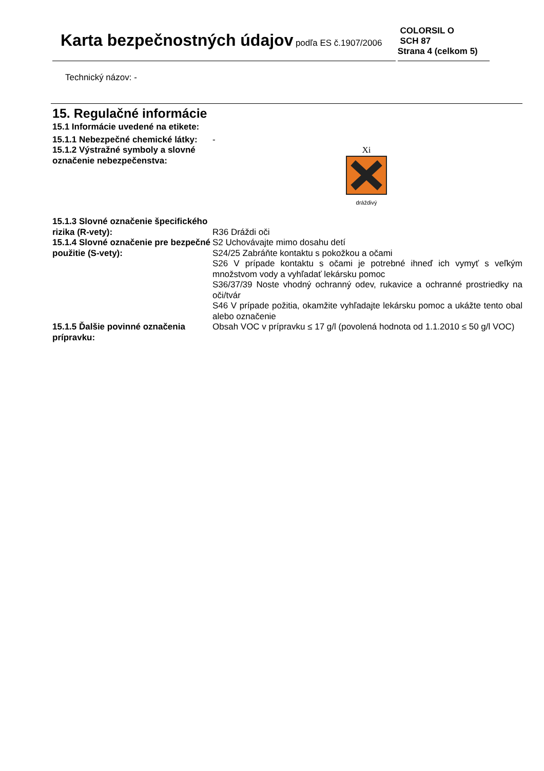Karta bezpečnostných údajov podľa ES č.1907/2006
COLORSIL O
SCH 87
Strana 4 (celkom 5)
Technický názov: -
15. Regulačné informácie
15.1 Informácie uvedené na etikete:
15.1.1 Nebezpečné chemické látky:
-
15.1.2 Výstražné symboly a slovné označenie nebezpečenstva:
Xi
dráždivý
15.1.3 Slovné označenie špecifického rizika (R-vety):
R36 Dráždi oči
15.1.4 Slovné označenie pre bezpečné použitie (S-vety):
S2 Uchovávajte mimo dosahu detí
S24/25 Zabráňte kontaktu s pokožkou a očami
S26 V prípade kontaktu s očami je potrebné ihneď ich vymyť s veľkým množstvom vody a vyhľadať lekársku pomoc
S36/37/39 Noste vhodný ochranný odev, rukavice a ochranné prostriedky na oči/tvár
S46 V prípade požitia, okamžite vyhľadajte lekársku pomoc a ukážte tento obal alebo označenie
15.1.5 Ďalšie povinné označenia prípravku:
Obsah VOC v prípravku ≤ 17 g/l (povolená hodnota od 1.1.2010 ≤ 50 g/l VOC)